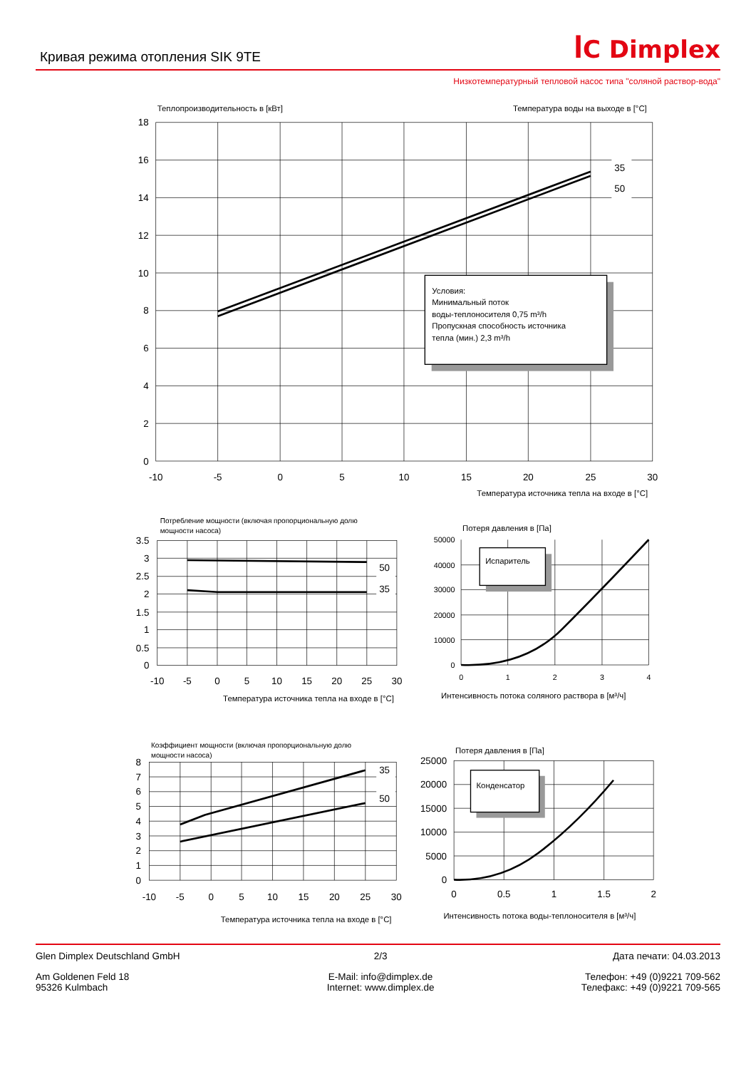Кривая режима отопления SIK 9TE
ꟾC Dimplex
Низкотемпературный тепловой насос типа "соляной раствор-вода"
Теплопроизводительность в [кВт]
Температура воды на выходе в [°C]
18
16
14
12
10
8
6
4
2
0
-10
-5
0
5
10
15
20
25
30
35
50
Условия:
Минимальный поток
воды-теплоносителя 0,75 m³/h
Пропускная способность источника
тепла (мин.) 2,3 m³/h
Температура источника тепла на входе в [°C]
Потребление мощности (включая пропорциональную долю
мощности насоса)
3.5
3
2.5
2
1.5
1
0.5
0
50
35
-10
-5
0
5
10
15
20
25
30
Температура источника тепла на входе в [°C]
Потеря давления в [Па]
50000
40000
30000
20000
10000
0
Испаритель
0
1
2
3
4
Интенсивность потока соляного раствора в [м³/ч]
Коэффициент мощности (включая пропорциональную долю
мощности насоса)
8
7
6
5
4
3
2
1
0
35
50
-10
-5
0
5
10
15
20
25
30
Температура источника тепла на входе в [°C]
Потеря давления в [Па]
25000
20000
15000
10000
5000
0
Конденсатор
0
0.5
1
1.5
2
Интенсивность потока воды-теплоносителя в [м³/ч]
Glen Dimplex Deutschland GmbH
Am Goldenen Feld 18
95326 Kulmbach
2/3
E-Mail: info@dimplex.de
Internet: www.dimplex.de
Дата печати: 04.03.2013
Телефон: +49 (0)9221 709-562
Телефакс: +49 (0)9221 709-565